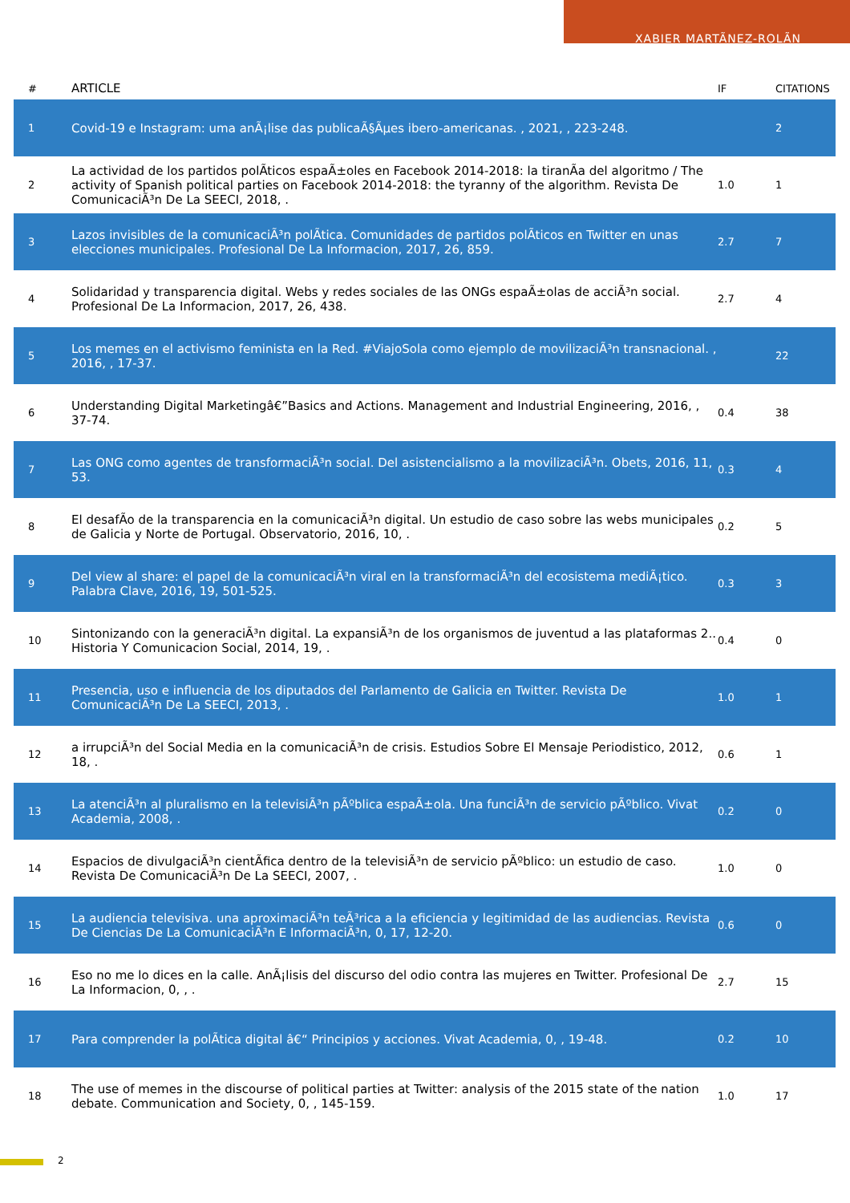XABIER MARTÃNEZ-ROLÃN
| # | ARTICLE | IF | CITATIONS |
| --- | --- | --- | --- |
| 1 | Covid-19 e Instagram: uma anÃ¡lise das publicaÃ§Ãµes ibero-americanas. , 2021, , 223-248. | | 2 |
| 2 | La actividad de los partidos polÃticos espaÃ±oles en Facebook 2014-2018: la tiranÃa del algoritmo / The activity of Spanish political parties on Facebook 2014-2018: the tyranny of the algorithm. Revista De ComunicaciÃ³n De La SEECI, 2018, . | 1.0 | 1 |
| 3 | Lazos invisibles de la comunicaciÃ³n polÃtica. Comunidades de partidos polÃticos en Twitter en unas elecciones municipales. Profesional De La Informacion, 2017, 26, 859. | 2.7 | 7 |
| 4 | Solidaridad y transparencia digital. Webs y redes sociales de las ONGs espaÃ±olas de acciÃ³n social. Profesional De La Informacion, 2017, 26, 438. | 2.7 | 4 |
| 5 | Los memes en el activismo feminista en la Red. #ViajoSola como ejemplo de movilizaciÃ³n transnacional. , 2016, , 17-37. | | 22 |
| 6 | Understanding Digital Marketingâ€”Basics and Actions. Management and Industrial Engineering, 2016, , 37-74. | 0.4 | 38 |
| 7 | Las ONG como agentes de transformaciÃ³n social. Del asistencialismo a la movilizaciÃ³n. Obets, 2016, 11, 53. | 0.3 | 4 |
| 8 | El desafÃo de la transparencia en la comunicaciÃ³n digital. Un estudio de caso sobre las webs municipales de Galicia y Norte de Portugal. Observatorio, 2016, 10, . | 0.2 | 5 |
| 9 | Del view al share: el papel de la comunicaciÃ³n viral en la transformaciÃ³n del ecosistema mediÃ¡tico. Palabra Clave, 2016, 19, 501-525. | 0.3 | 3 |
| 10 | Sintonizando con la generaciÃ³n digital. La expansiÃ³n de los organismos de juventud a las plataformas 2.. Historia Y Comunicacion Social, 2014, 19, . | 0.4 | 0 |
| 11 | Presencia, uso e influencia de los diputados del Parlamento de Galicia en Twitter. Revista De ComunicaciÃ³n De La SEECI, 2013, . | 1.0 | 1 |
| 12 | a irrupciÃ³n del Social Media en la comunicaciÃ³n de crisis. Estudios Sobre El Mensaje Periodistico, 2012, 18, . | 0.6 | 1 |
| 13 | La atenciÃ³n al pluralismo en la televisiÃ³n pÃºblica espaÃ±ola. Una funciÃ³n de servicio pÃºblico. Vivat Academia, 2008, . | 0.2 | 0 |
| 14 | Espacios de divulgaciÃ³n cientÃfica dentro de la televisiÃ³n de servicio pÃºblico: un estudio de caso. Revista De ComunicaciÃ³n De La SEECI, 2007, . | 1.0 | 0 |
| 15 | La audiencia televisiva. una aproximaciÃ³n teÃ³rica a la eficiencia y legitimidad de las audiencias. Revista De Ciencias De La ComunicaciÃ³n E InformaciÃ³n, 0, 17, 12-20. | 0.6 | 0 |
| 16 | Eso no me lo dices en la calle. AnÃ¡lisis del discurso del odio contra las mujeres en Twitter. Profesional De La Informacion, 0, , . | 2.7 | 15 |
| 17 | Para comprender la polÃtica digital â€“ Principios y acciones. Vivat Academia, 0, , 19-48. | 0.2 | 10 |
| 18 | The use of memes in the discourse of political parties at Twitter: analysis of the 2015 state of the nation debate. Communication and Society, 0, , 145-159. | 1.0 | 17 |
2